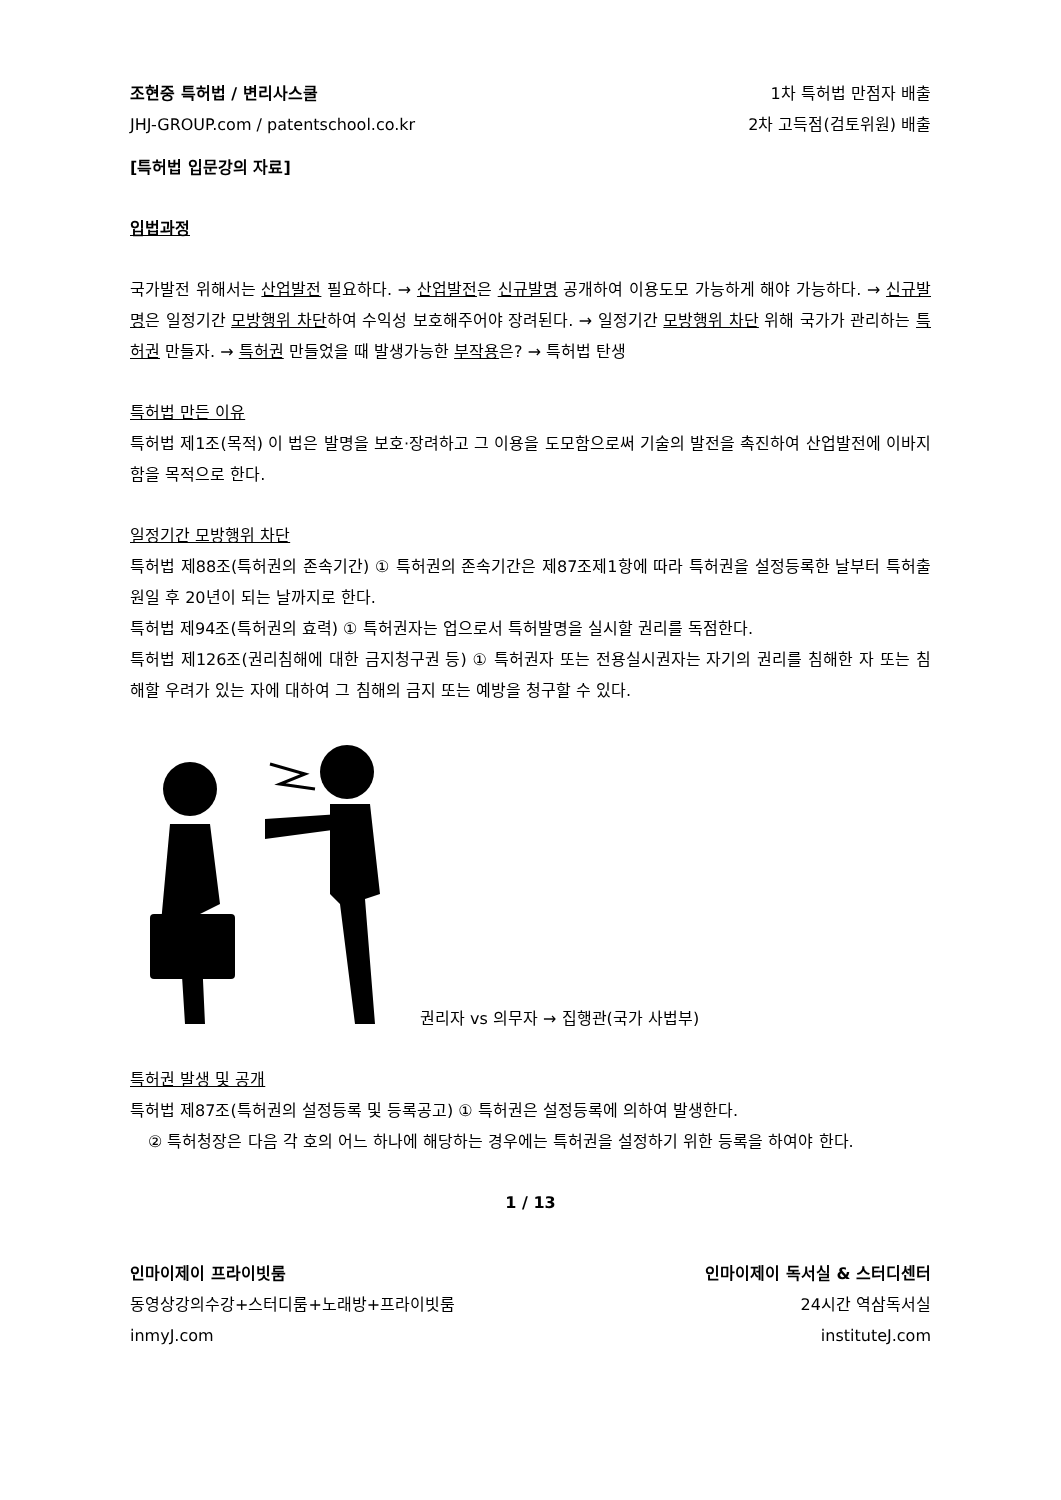조현중 특허법 / 변리사스쿨 1차 특허법 만점자 배출
JHJ-GROUP.com / patentschool.co.kr 2차 고득점(검토위원) 배출
[특허법 입문강의 자료]
입법과정
국가발전 위해서는 산업발전 필요하다. → 산업발전은 신규발명 공개하여 이용도모 가능하게 해야 가능하다. → 신규발명은 일정기간 모방행위 차단하여 수익성 보호해주어야 장려된다. → 일정기간 모방행위 차단 위해 국가가 관리하는 특허권 만들자. → 특허권 만들었을 때 발생가능한 부작용은? → 특허법 탄생
특허법 만든 이유
특허법 제1조(목적) 이 법은 발명을 보호·장려하고 그 이용을 도모함으로써 기술의 발전을 촉진하여 산업발전에 이바지함을 목적으로 한다.
일정기간 모방행위 차단
특허법 제88조(특허권의 존속기간) ① 특허권의 존속기간은 제87조제1항에 따라 특허권을 설정등록한 날부터 특허출원일 후 20년이 되는 날까지로 한다.
특허법 제94조(특허권의 효력) ① 특허권자는 업으로서 특허발명을 실시할 권리를 독점한다.
특허법 제126조(권리침해에 대한 금지청구권 등) ① 특허권자 또는 전용실시권자는 자기의 권리를 침해한 자 또는 침해할 우려가 있는 자에 대하여 그 침해의 금지 또는 예방을 청구할 수 있다.
권리자 vs 의무자 → 집행관(국가 사법부)
특허권 발생 및 공개
특허법 제87조(특허권의 설정등록 및 등록공고) ① 특허권은 설정등록에 의하여 발생한다.
② 특허청장은 다음 각 호의 어느 하나에 해당하는 경우에는 특허권을 설정하기 위한 등록을 하여야 한다.
1 / 13
인마이제이 프라이빗룸 인마이제이 독서실 & 스터디센터
동영상강의수강+스터디룸+노래방+프라이빗룸 24시간 역삼독서실
inmyJ.com instituteJ.com